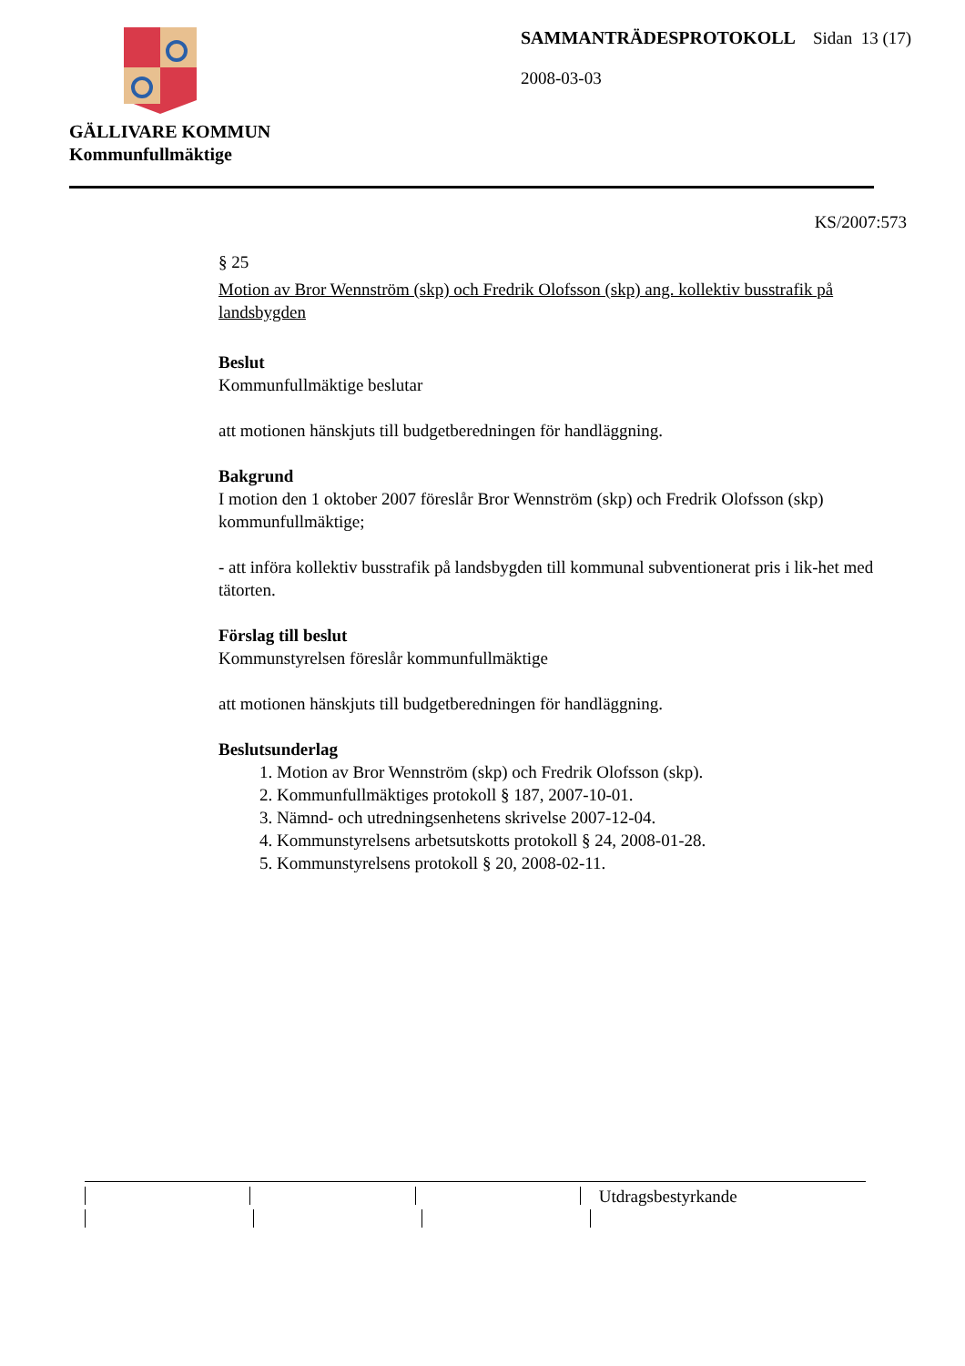GÄLLIVARE KOMMUN
Kommunfullmäktige
SAMMANTRÄDESPROTOKOLL Sidan 13 (17)
2008-03-03
KS/2007:573
§ 25
Motion av Bror Wennström (skp) och Fredrik Olofsson (skp) ang. kollektiv busstrafik på landsbygden
Beslut
Kommunfullmäktige beslutar
att motionen hänskjuts till budgetberedningen för handläggning.
Bakgrund
I motion den 1 oktober 2007 föreslår Bror Wennström (skp) och Fredrik Olofsson (skp) kommunfullmäktige;
- att införa kollektiv busstrafik på landsbygden till kommunal subventionerat pris i lik-het med tätorten.
Förslag till beslut
Kommunstyrelsen föreslår kommunfullmäktige
att motionen hänskjuts till budgetberedningen för handläggning.
Beslutsunderlag
1. Motion av Bror Wennström (skp) och Fredrik Olofsson (skp).
2. Kommunfullmäktiges protokoll § 187, 2007-10-01.
3. Nämnd- och utredningsenhetens skrivelse 2007-12-04.
4. Kommunstyrelsens arbetsutskotts protokoll § 24, 2008-01-28.
5. Kommunstyrelsens protokoll § 20, 2008-02-11.
Utdragsbestyrkande